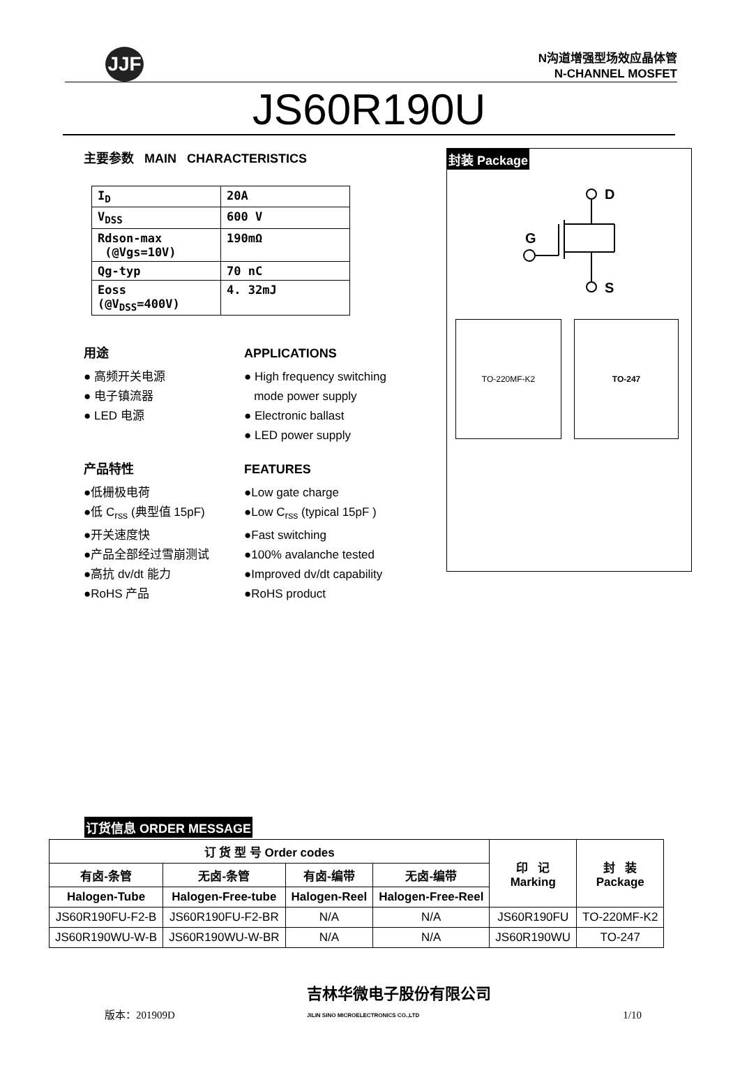JJF
N沟道增强型场效应晶体管
N-CHANNEL MOSFET
JS60R190U
主要参数 MAIN CHARACTERISTICS
| I<sub>D</sub> | 20A |
| V<sub>DSS</sub> | 600 V |
| Rdson-max (@Vgs=10V) | 190mΩ |
| Qg-typ | 70 nC |
| Eoss (@V<sub>DSS</sub>=400V) | 4. 32mJ |
用途
● 高频开关电源
● 电子镇流器
● LED 电源
APPLICATIONS
● High frequency switching
mode power supply
● Electronic ballast
● LED power supply
产品特性
●低栅极电荷
●低 C<sub>rss</sub> (典型值 15pF)
●开关速度快
●产品全部经过雪崩测试
●高抗 dv/dt 能力
●RoHS 产品
FEATURES
●Low gate charge
●Low C<sub>rss</sub> (typical 15pF )
●Fast switching
●100% avalanche tested
●Improved dv/dt capability
●RoHS product
封装 Package
G
D
S
TO-220MF-K2 TO-247
订货信息 ORDER MESSAGE
| 订 货 型 号 Order codes | | | | 印 记 Marking | 封 装 Package |
| --- | --- | --- | --- | --- | --- |
| 有卤-条管 | 无卤-条管 | 有卤-编带 | 无卤-编带 | | |
| Halogen-Tube | Halogen-Free-tube | Halogen-Reel | Halogen-Free-Reel | | |
| JS60R190FU-F2-B | JS60R190FU-F2-BR | N/A | N/A | JS60R190FU | TO-220MF-K2 |
| JS60R190WU-W-B | JS60R190WU-W-BR | N/A | N/A | JS60R190WU | TO-247 |
版本：201909D 吉林华微电子股份有限公司
JILIN SINO MICROELECTRONICS CO.,LTD 1/10